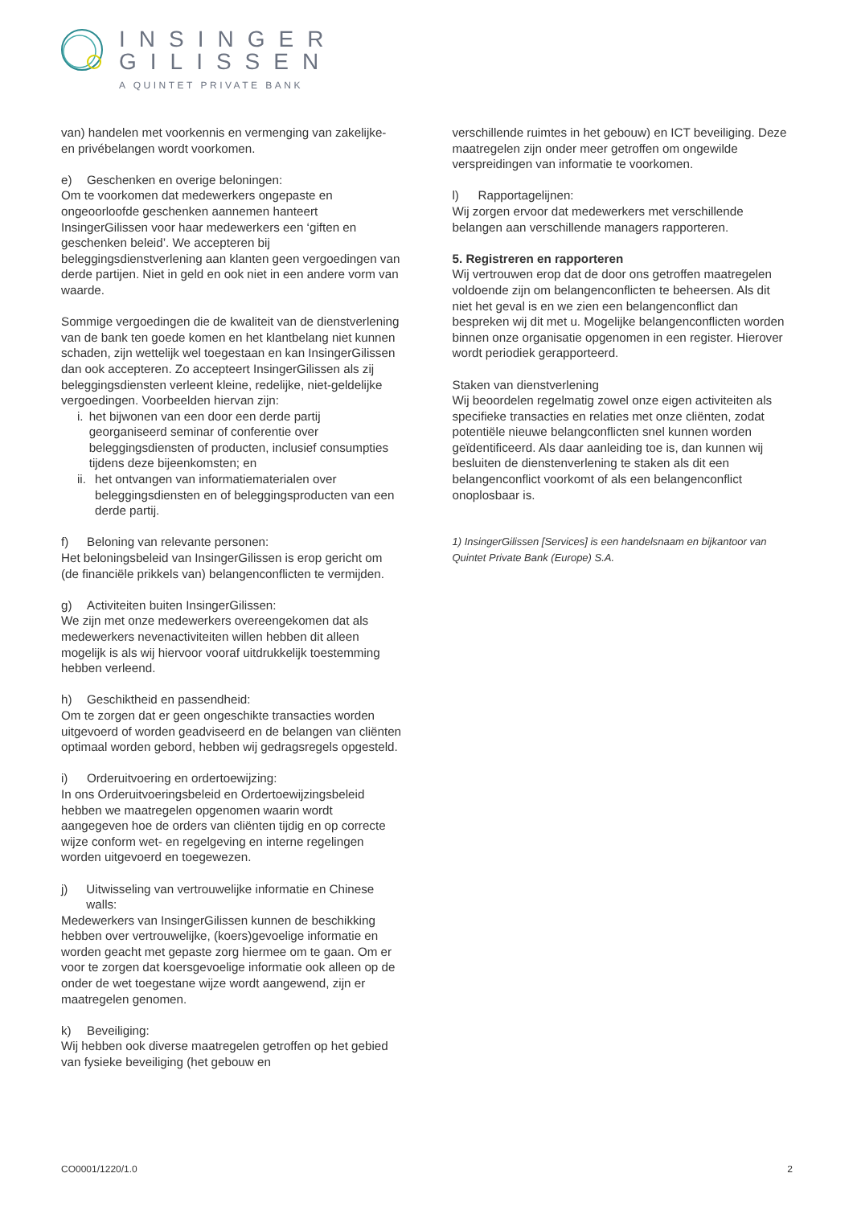INSINGER
GILISSEN
A QUINTET PRIVATE BANK
van) handelen met voorkennis en vermenging van zakelijke- en privébelangen wordt voorkomen.
e) Geschenken en overige beloningen:
Om te voorkomen dat medewerkers ongepaste en ongeoorloofde geschenken aannemen hanteert InsingerGilissen voor haar medewerkers een ‘giften en geschenken beleid’. We accepteren bij beleggingsdienstverlening aan klanten geen vergoedingen van derde partijen. Niet in geld en ook niet in een andere vorm van waarde.
Sommige vergoedingen die de kwaliteit van de dienstverlening van de bank ten goede komen en het klantbelang niet kunnen schaden, zijn wettelijk wel toegestaan en kan InsingerGilissen dan ook accepteren. Zo accepteert InsingerGilissen als zij beleggingsdiensten verleent kleine, redelijke, niet-geldelijke vergoedingen. Voorbeelden hiervan zijn:
i. het bijwonen van een door een derde partij georganiseerd seminar of conferentie over beleggingsdiensten of producten, inclusief consumpties tijdens deze bijeenkomsten; en
ii. het ontvangen van informatiematerialen over beleggingsdiensten en of beleggingsproducten van een derde partij.
f) Beloning van relevante personen:
Het beloningsbeleid van InsingerGilissen is erop gericht om (de financiële prikkels van) belangenconflicten te vermijden.
g) Activiteiten buiten InsingerGilissen:
We zijn met onze medewerkers overeengekomen dat als medewerkers nevenactiviteiten willen hebben dit alleen mogelijk is als wij hiervoor vooraf uitdrukkelijk toestemming hebben verleend.
h) Geschiktheid en passendheid:
Om te zorgen dat er geen ongeschikte transacties worden uitgevoerd of worden geadviseerd en de belangen van cliënten optimaal worden gebord, hebben wij gedragsregels opgesteld.
i) Orderuitvoering en ordertoewijzing:
In ons Orderuitvoeringsbeleid en Ordertoewijzingsbeleid hebben we maatregelen opgenomen waarin wordt aangegeven hoe de orders van cliënten tijdig en op correcte wijze conform wet- en regelgeving en interne regelingen worden uitgevoerd en toegewezen.
j) Uitwisseling van vertrouwelijke informatie en Chinese walls:
Medewerkers van InsingerGilissen kunnen de beschikking hebben over vertrouwelijke, (koers)gevoelige informatie en worden geacht met gepaste zorg hiermee om te gaan. Om er voor te zorgen dat koersgevoelige informatie ook alleen op de onder de wet toegestane wijze wordt aangewend, zijn er maatregelen genomen.
k) Beveiliging:
Wij hebben ook diverse maatregelen getroffen op het gebied van fysieke beveiliging (het gebouw en
verschillende ruimtes in het gebouw) en ICT beveiliging. Deze maatregelen zijn onder meer getroffen om ongewilde verspreidingen van informatie te voorkomen.
l) Rapportagelijnen:
Wij zorgen ervoor dat medewerkers met verschillende belangen aan verschillende managers rapporteren.
5. Registreren en rapporteren
Wij vertrouwen erop dat de door ons getroffen maatregelen voldoende zijn om belangenconflicten te beheersen. Als dit niet het geval is en we zien een belangenconflict dan bespreken wij dit met u. Mogelijke belangenconflicten worden binnen onze organisatie opgenomen in een register. Hierover wordt periodiek gerapporteerd.
Staken van dienstverlening
Wij beoordelen regelmatig zowel onze eigen activiteiten als specifieke transacties en relaties met onze cliënten, zodat potentiële nieuwe belangconflicten snel kunnen worden geïdentificeerd. Als daar aanleiding toe is, dan kunnen wij besluiten de dienstenverlening te staken als dit een belangenconflict voorkomt of als een belangenconflict onoplosbaar is.
1) InsingerGilissen [Services] is een handelsnaam en bijkantoor van Quintet Private Bank (Europe) S.A.
CO0001/1220/1.0 2